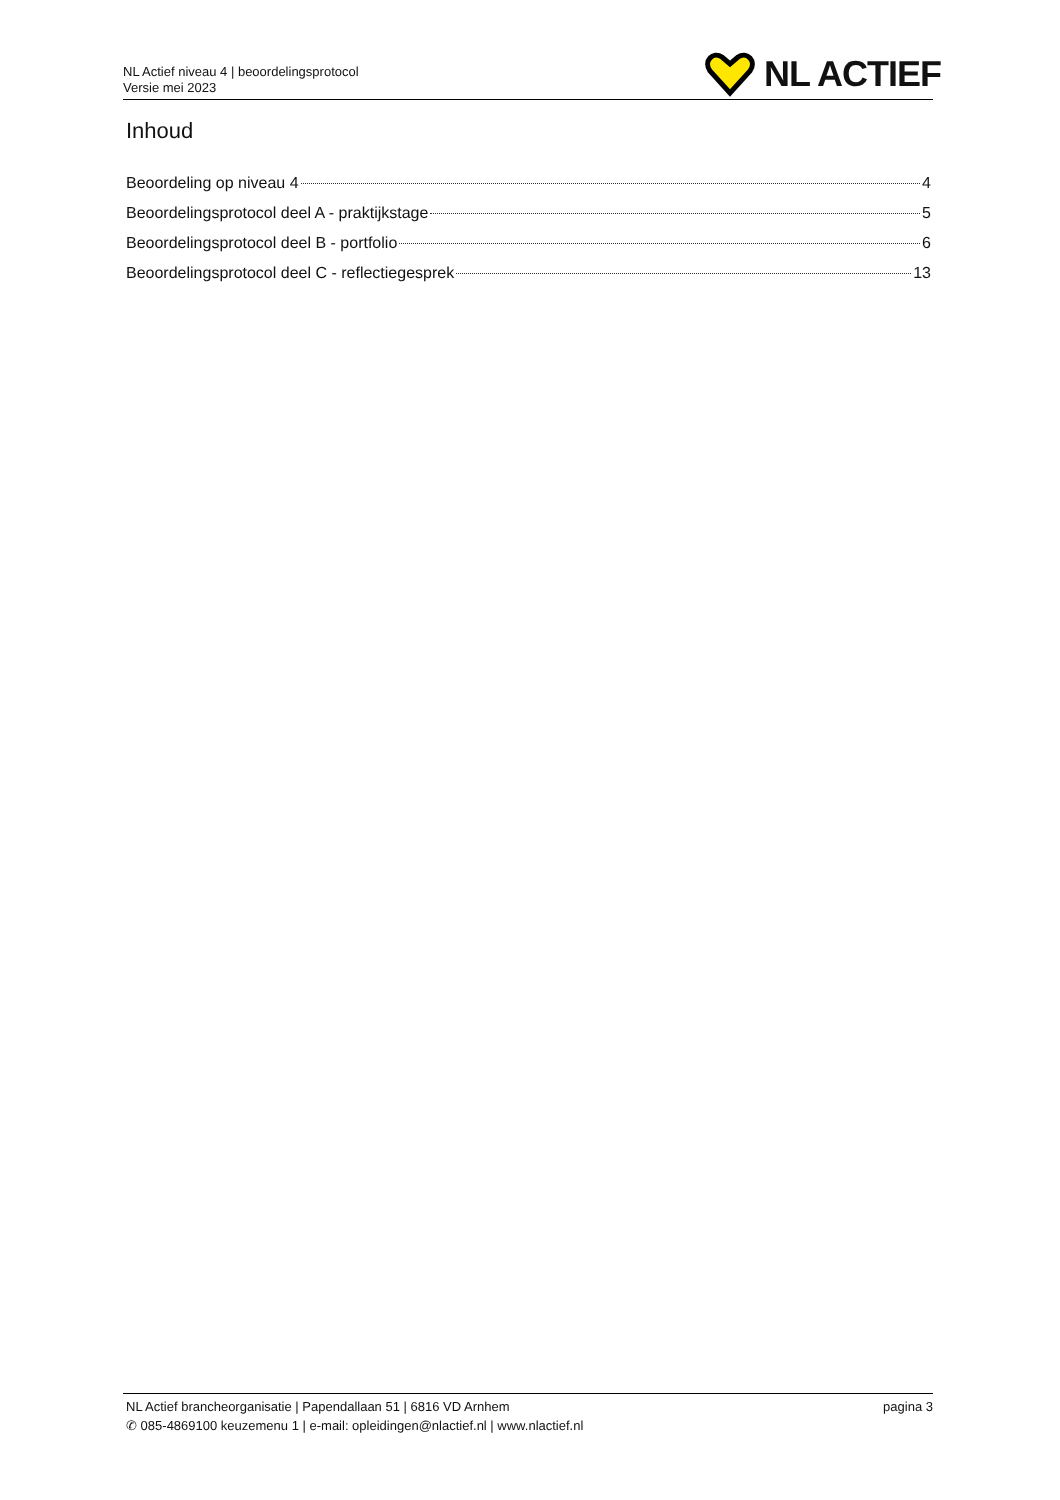NL Actief niveau 4 | beoordelingsprotocol
Versie mei 2023
NL ACTIEF
Inhoud
Beoordeling op niveau 4 4
Beoordelingsprotocol deel A - praktijkstage 5
Beoordelingsprotocol deel B - portfolio 6
Beoordelingsprotocol deel C - reflectiegesprek 13
NL Actief brancheorganisatie | Papendallaan 51 | 6816 VD Arnhem pagina 3
✆ 085-4869100 keuzemenu 1 | e-mail: opleidingen@nlactief.nl | www.nlactief.nl